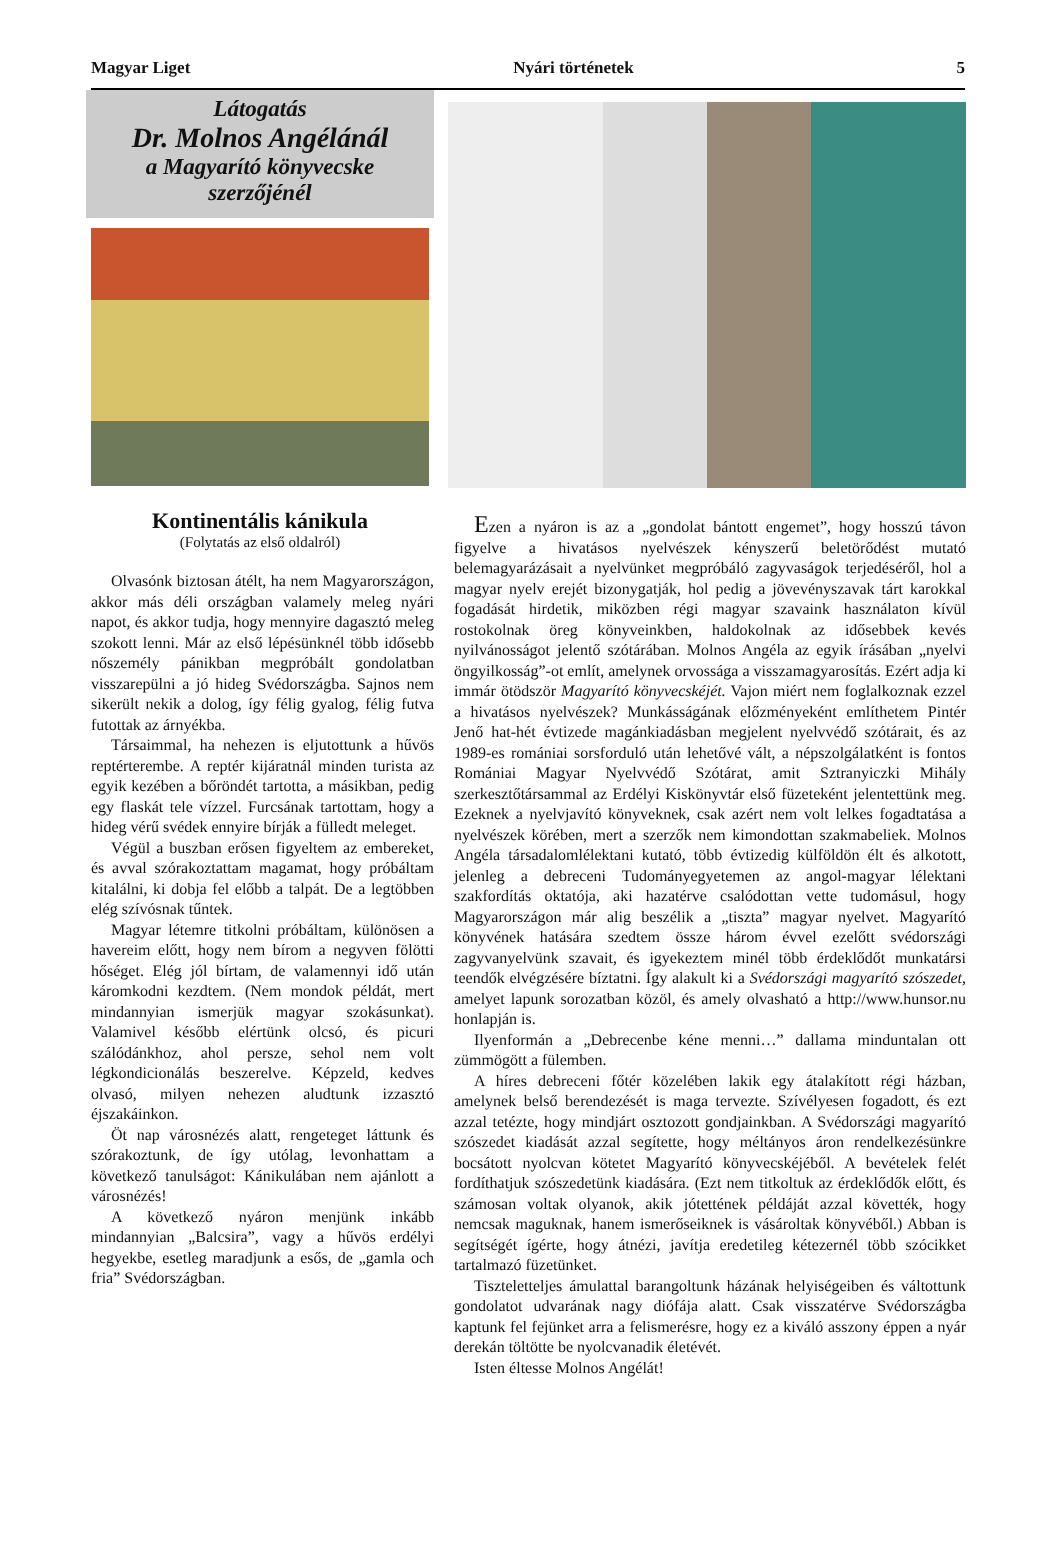Magyar Liget Nyári történetek 5
Látogatás
Dr. Molnos Angélánál
a Magyarító könyvecske
szerzőjénél
Kontinentális kánikula
(Folytatás az első oldalról)
Olvasónk biztosan átélt, ha nem Magyarországon, akkor más déli országban valamely meleg nyári napot, és akkor tudja, hogy mennyire dagasztó meleg szokott lenni. Már az első lépésünknél több idősebb nőszemély pánikban megpróbált gondolatban visszarepülni a jó hideg Svédországba. Sajnos nem sikerült nekik a dolog, így félig gyalog, félig futva futottak az árnyékba.
Társaimmal, ha nehezen is eljutottunk a hűvös reptérterembe. A reptér kijáratnál minden turista az egyik kezében a bőröndét tartotta, a másikban, pedig egy flaskát tele vízzel. Furcsának tartottam, hogy a hideg vérű svédek ennyire bírják a fülledt meleget.
Végül a buszban erősen figyeltem az embereket, és avval szórakoztattam magamat, hogy próbáltam kitalálni, ki dobja fel előbb a talpát. De a legtöbben elég szívósnak tűntek.
Magyar létemre titkolni próbáltam, különösen a havereim előtt, hogy nem bírom a negyven fölötti hőséget. Elég jól bírtam, de valamennyi idő után káromkodni kezdtem. (Nem mondok példát, mert mindannyian ismerjük magyar szokásunkat). Valamivel később elértünk olcsó, és picuri szálódánkhoz, ahol persze, sehol nem volt légkondicionálás beszerelve. Képzeld, kedves olvasó, milyen nehezen aludtunk izzasztó éjszakáinkon.
Öt nap városnézés alatt, rengeteget láttunk és szórakoztunk, de így utólag, levonhattam a következő tanulságot: Kánikulában nem ajánlott a városnézés!
A következő nyáron menjünk inkább mindannyian „Balcsira”, vagy a hűvös erdélyi hegyekbe, esetleg maradjunk a esős, de „gamla och fria” Svédországban.
Ezen a nyáron is az a „gondolat bántott engemet”, hogy hosszú távon figyelve a hivatásos nyelvészek kényszerű beletörődést mutató belemagyarázásait a nyelvünket megpróbáló zagyvaságok terjedéséről, hol a magyar nyelv erejét bizonygatják, hol pedig a jövevényszavak tárt karokkal fogadását hirdetik, miközben régi magyar szavaink használaton kívül rostokolnak öreg könyveinkben, haldokolnak az idősebbek kevés nyilvánosságot jelentő szótárában. Molnos Angéla az egyik írásában „nyelvi öngyilkosság”-ot említ, amelynek orvossága a visszamagyarosítás. Ezért adja ki immár ötödször Magyarító könyvecskéjét. Vajon miért nem foglalkoznak ezzel a hivatásos nyelvészek? Munkásságának előzményeként említhetem Pintér Jenő hat-hét évtizede magánkiadásban megjelent nyelvvédő szótárait, és az 1989-es romániai sorsforduló után lehetővé vált, a népszolgálatként is fontos Romániai Magyar Nyelvvédő Szótárat, amit Sztranyiczki Mihály szerkesztőtársammal az Erdélyi Kiskönyvtár első füzeteként jelentettünk meg. Ezeknek a nyelvjavító könyveknek, csak azért nem volt lelkes fogadtatása a nyelvészek körében, mert a szerzők nem kimondottan szakmabeliek. Molnos Angéla társadalomlélektani kutató, több évtizedig külföldön élt és alkotott, jelenleg a debreceni Tudományegyetemen az angol-magyar lélektani szakfordítás oktatója, aki hazatérve csalódottan vette tudomásul, hogy Magyarországon már alig beszélik a „tiszta” magyar nyelvet. Magyarító könyvének hatására szedtem össze három évvel ezelőtt svédországi zagyvanyelvünk szavait, és igyekeztem minél több érdeklődőt munkatársi teendők elvégzésére bíztatni. Így alakult ki a Svédországi magyarító szószedet, amelyet lapunk sorozatban közöl, és amely olvasható a http://www.hunsor.nu honlapján is.
Ilyenformán a „Debrecenbe kéne menni…” dallama minduntalan ott zümmögött a fülemben.
A híres debreceni főtér közelében lakik egy átalakított régi házban, amelynek belső berendezését is maga tervezte. Szívélyesen fogadott, és ezt azzal tetézte, hogy mindjárt osztozott gondjainkban. A Svédországi magyarító szószedet kiadását azzal segítette, hogy méltányos áron rendelkezésünkre bocsátott nyolcvan kötetet Magyarító könyvecskéjéből. A bevételek felét fordíthatjuk szószedetünk kiadására. (Ezt nem titkoltuk az érdeklődők előtt, és számosan voltak olyanok, akik jótettének példáját azzal követték, hogy nemcsak maguknak, hanem ismerőseiknek is vásároltak könyvéből.) Abban is segítségét ígérte, hogy átnézi, javítja eredetileg kétezernél több szócikket tartalmazó füzetünket.
Tiszteletteljes ámulattal barangoltunk házának helyiségeiben és váltottunk gondolatot udvarának nagy diófája alatt. Csak visszatérve Svédországba kaptunk fel fejünket arra a felismerésre, hogy ez a kiváló asszony éppen a nyár derekán töltötte be nyolcvanadik életévét.
Isten éltesse Molnos Angélát!